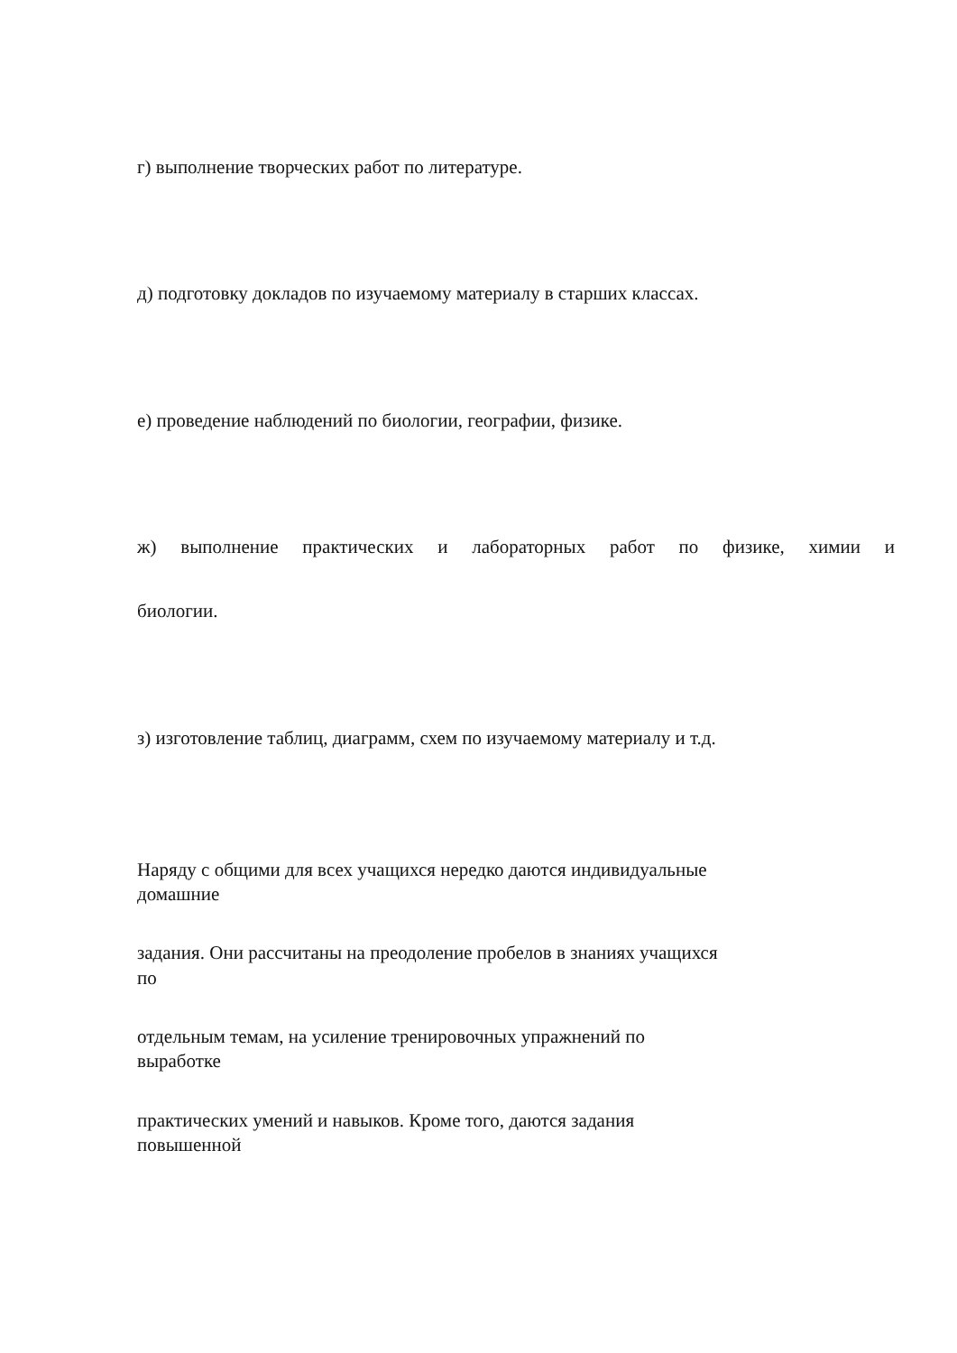г) выполнение творческих работ по литературе.
д) подготовку докладов по изучаемому материалу в старших классах.
е) проведение наблюдений по биологии, географии, физике.
ж) выполнение практических и лабораторных работ по физике, химии и
биологии.
з) изготовление таблиц, диаграмм, схем по изучаемому материалу и т.д.
Наряду с общими для всех учащихся нередко даются индивидуальные
домашние
задания. Они рассчитаны на преодоление пробелов в знаниях учащихся
по
отдельным темам, на усиление тренировочных упражнений по
выработке
практических умений и навыков. Кроме того, даются задания
повышенной